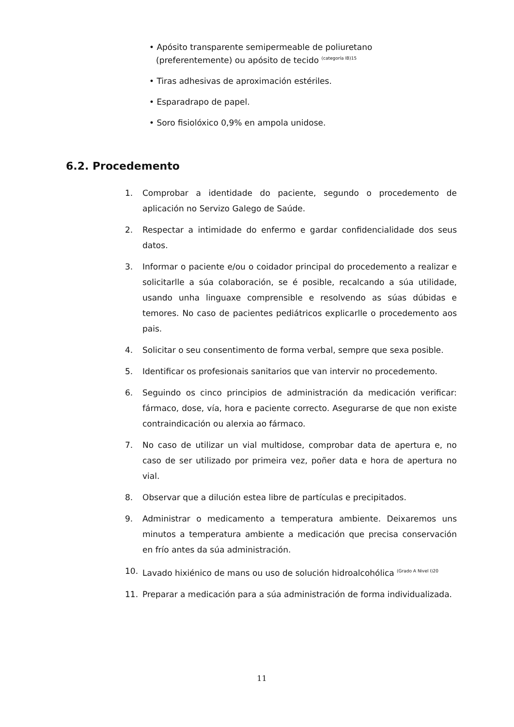• Apósito transparente semipermeable de poliuretano (preferentemente) ou apósito de tecido <sup>(categoría IB)15</sup>
• Tiras adhesivas de aproximación estériles.
• Esparadrapo de papel.
• Soro fisiolóxico 0,9% en ampola unidose.
6.2. Procedemento
1. Comprobar a identidade do paciente, segundo o procedemento de aplicación no Servizo Galego de Saúde.
2. Respectar a intimidade do enfermo e gardar confidencialidade dos seus datos.
3. Informar o paciente e/ou o coidador principal do procedemento a realizar e solicitarlle a súa colaboración, se é posible, recalcando a súa utilidade, usando unha linguaxe comprensible e resolvendo as súas dúbidas e temores. No caso de pacientes pediátricos explicarlle o procedemento aos pais.
4. Solicitar o seu consentimento de forma verbal, sempre que sexa posible.
5. Identificar os profesionais sanitarios que van intervir no procedemento.
6. Seguindo os cinco principios de administración da medicación verificar: fármaco, dose, vía, hora e paciente correcto. Asegurarse de que non existe contraindicación ou alerxia ao fármaco.
7. No caso de utilizar un vial multidose, comprobar data de apertura e, no caso de ser utilizado por primeira vez, poñer data e hora de apertura no vial.
8. Observar que a dilución estea libre de partículas e precipitados.
9. Administrar o medicamento a temperatura ambiente. Deixaremos uns minutos a temperatura ambiente a medicación que precisa conservación en frío antes da súa administración.
10. Lavado hixiénico de mans ou uso de solución hidroalcohólica <sup>(Grado A Nivel I)20</sup>
11. Preparar a medicación para a súa administración de forma individualizada.
11